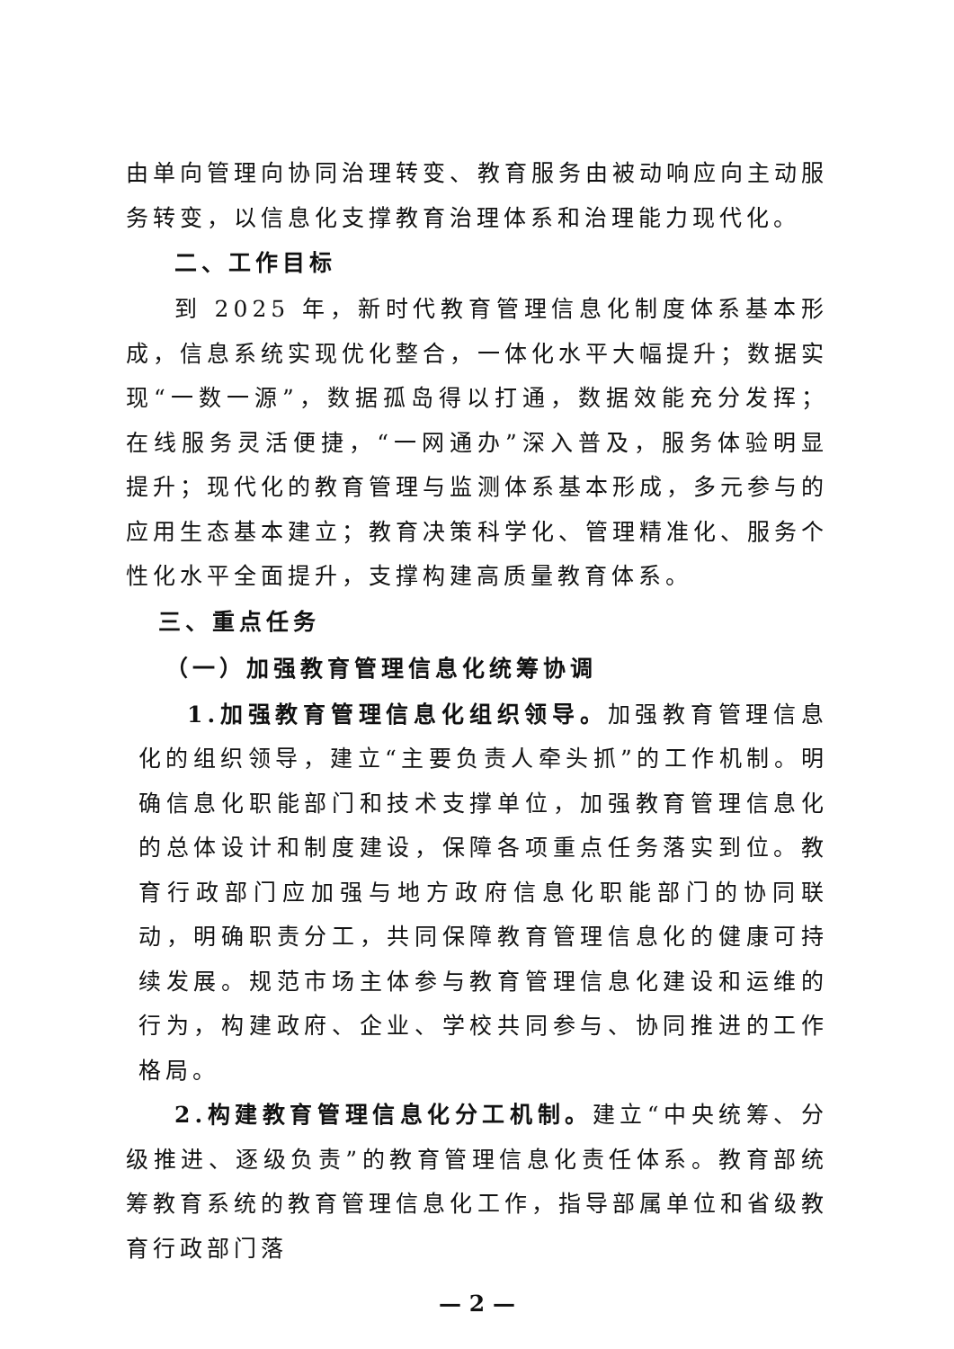由单向管理向协同治理转变、教育服务由被动响应向主动服务转变，以信息化支撑教育治理体系和治理能力现代化。
二、工作目标
到 2025 年，新时代教育管理信息化制度体系基本形成，信息系统实现优化整合，一体化水平大幅提升；数据实现“一数一源”，数据孤岛得以打通，数据效能充分发挥；在线服务灵活便捷，“一网通办”深入普及，服务体验明显提升；现代化的教育管理与监测体系基本形成，多元参与的应用生态基本建立；教育决策科学化、管理精准化、服务个性化水平全面提升，支撑构建高质量教育体系。
三、重点任务
（一）加强教育管理信息化统筹协调
1.加强教育管理信息化组织领导。加强教育管理信息化的组织领导，建立“主要负责人牵头抓”的工作机制。明确信息化职能部门和技术支撑单位，加强教育管理信息化的总体设计和制度建设，保障各项重点任务落实到位。教育行政部门应加强与地方政府信息化职能部门的协同联动，明确职责分工，共同保障教育管理信息化的健康可持续发展。规范市场主体参与教育管理信息化建设和运维的行为，构建政府、企业、学校共同参与、协同推进的工作格局。
2.构建教育管理信息化分工机制。建立“中央统筹、分级推进、逐级负责”的教育管理信息化责任体系。教育部统筹教育系统的教育管理信息化工作，指导部属单位和省级教育行政部门落
— 2 —